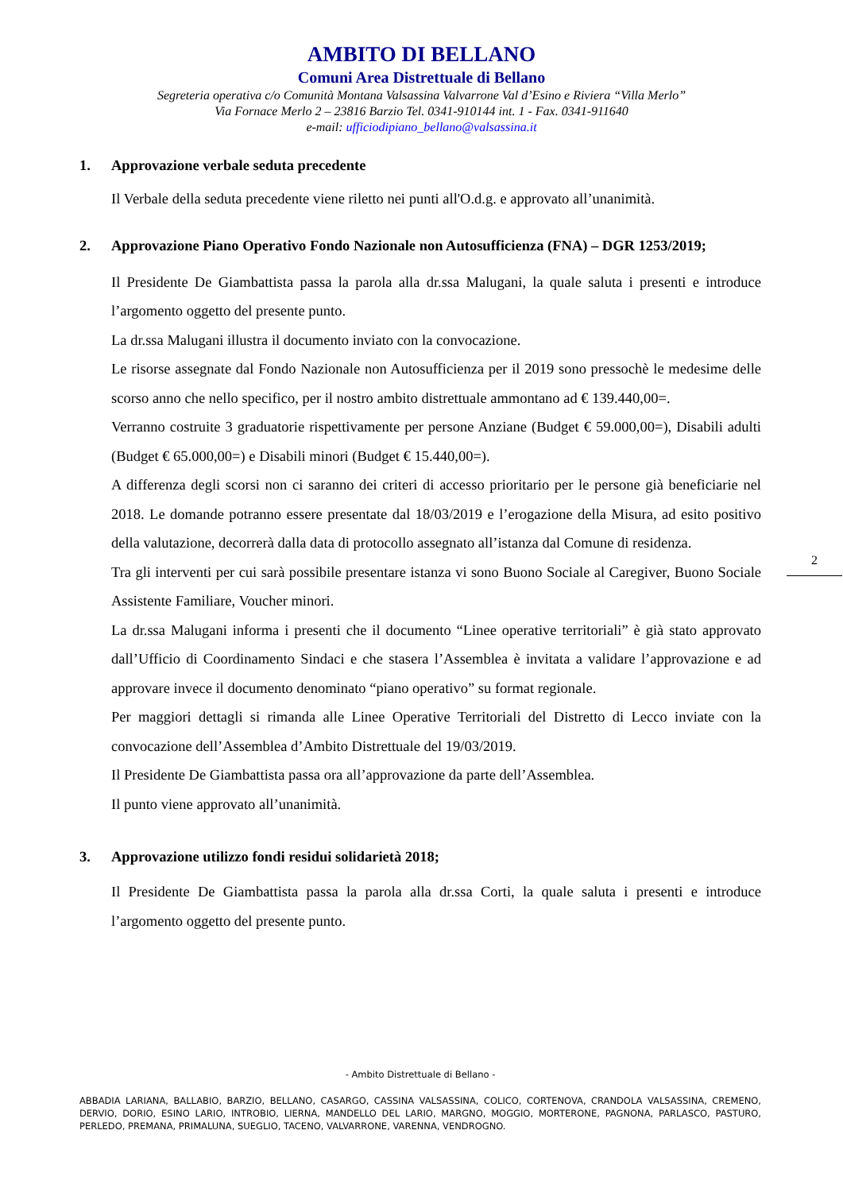AMBITO DI BELLANO
Comuni Area Distrettuale di Bellano
Segreteria operativa c/o Comunità Montana Valsassina Valvarrone Val d’Esino e Riviera “Villa Merlo”
Via Fornace Merlo 2 – 23816 Barzio Tel. 0341-910144 int. 1 - Fax. 0341-911640
e-mail: ufficiodipiano_bellano@valsassina.it
1. Approvazione verbale seduta precedente
Il Verbale della seduta precedente viene riletto nei punti all'O.d.g. e approvato all’unanimità.
2. Approvazione Piano Operativo Fondo Nazionale non Autosufficienza (FNA) – DGR 1253/2019;
Il Presidente De Giambattista passa la parola alla dr.ssa Malugani, la quale saluta i presenti e introduce l’argomento oggetto del presente punto.
La dr.ssa Malugani illustra il documento inviato con la convocazione.
Le risorse assegnate dal Fondo Nazionale non Autosufficienza per il 2019 sono pressochè le medesime delle scorso anno che nello specifico, per il nostro ambito distrettuale ammontano ad € 139.440,00=.
Verranno costruite 3 graduatorie rispettivamente per persone Anziane (Budget € 59.000,00=), Disabili adulti (Budget € 65.000,00=) e Disabili minori (Budget € 15.440,00=).
A differenza degli scorsi non ci saranno dei criteri di accesso prioritario per le persone già beneficiarie nel 2018. Le domande potranno essere presentate dal 18/03/2019 e l’erogazione della Misura, ad esito positivo della valutazione, decorrerà dalla data di protocollo assegnato all’istanza dal Comune di residenza.
Tra gli interventi per cui sarà possibile presentare istanza vi sono Buono Sociale al Caregiver, Buono Sociale Assistente Familiare, Voucher minori.
La dr.ssa Malugani informa i presenti che il documento “Linee operative territoriali” è già stato approvato dall’Ufficio di Coordinamento Sindaci e che stasera l’Assemblea è invitata a validare l’approvazione e ad approvare invece il documento denominato “piano operativo” su format regionale.
Per maggiori dettagli si rimanda alle Linee Operative Territoriali del Distretto di Lecco inviate con la convocazione dell’Assemblea d’Ambito Distrettuale del 19/03/2019.
Il Presidente De Giambattista passa ora all’approvazione da parte dell’Assemblea.
Il punto viene approvato all’unanimità.
3. Approvazione utilizzo fondi residui solidarietà 2018;
Il Presidente De Giambattista passa la parola alla dr.ssa Corti, la quale saluta i presenti e introduce l’argomento oggetto del presente punto.
2
- Ambito Distrettuale di Bellano -
ABBADIA LARIANA, BALLABIO, BARZIO, BELLANO, CASARGO, CASSINA VALSASSINA, COLICO, CORTENOVA, CRANDOLA VALSASSINA, CREMENO, DERVIO, DORIO, ESINO LARIO, INTROBIO, LIERNA, MANDELLO DEL LARIO, MARGNO, MOGGIO, MORTERONE, PAGNONA, PARLASCO, PASTURO, PERLEDO, PREMANA, PRIMALUNA, SUEGLIO, TACENO, VALVARRONE, VARENNA, VENDROGNO.